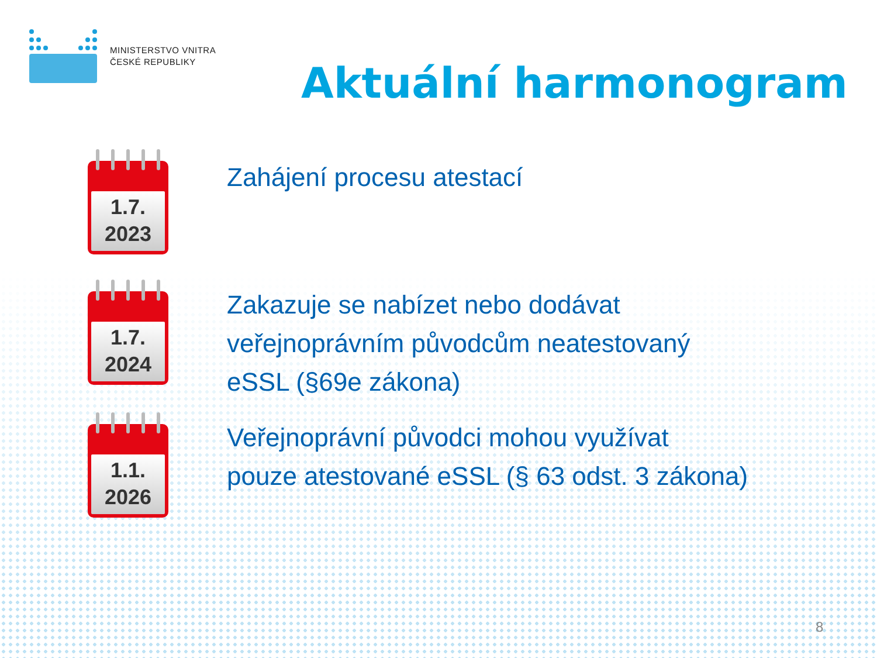MINISTERSTVO VNITRA
ČESKÉ REPUBLIKY
Aktuální harmonogram
1.7.
2023
Zahájení procesu atestací
1.7.
2024
Zakazuje se nabízet nebo dodávat
veřejnoprávním původcům neatestovaný
eSSL (§69e zákona)
1.1.
2026
Veřejnoprávní původci mohou využívat
pouze atestované eSSL (§ 63 odst. 3 zákona)
8